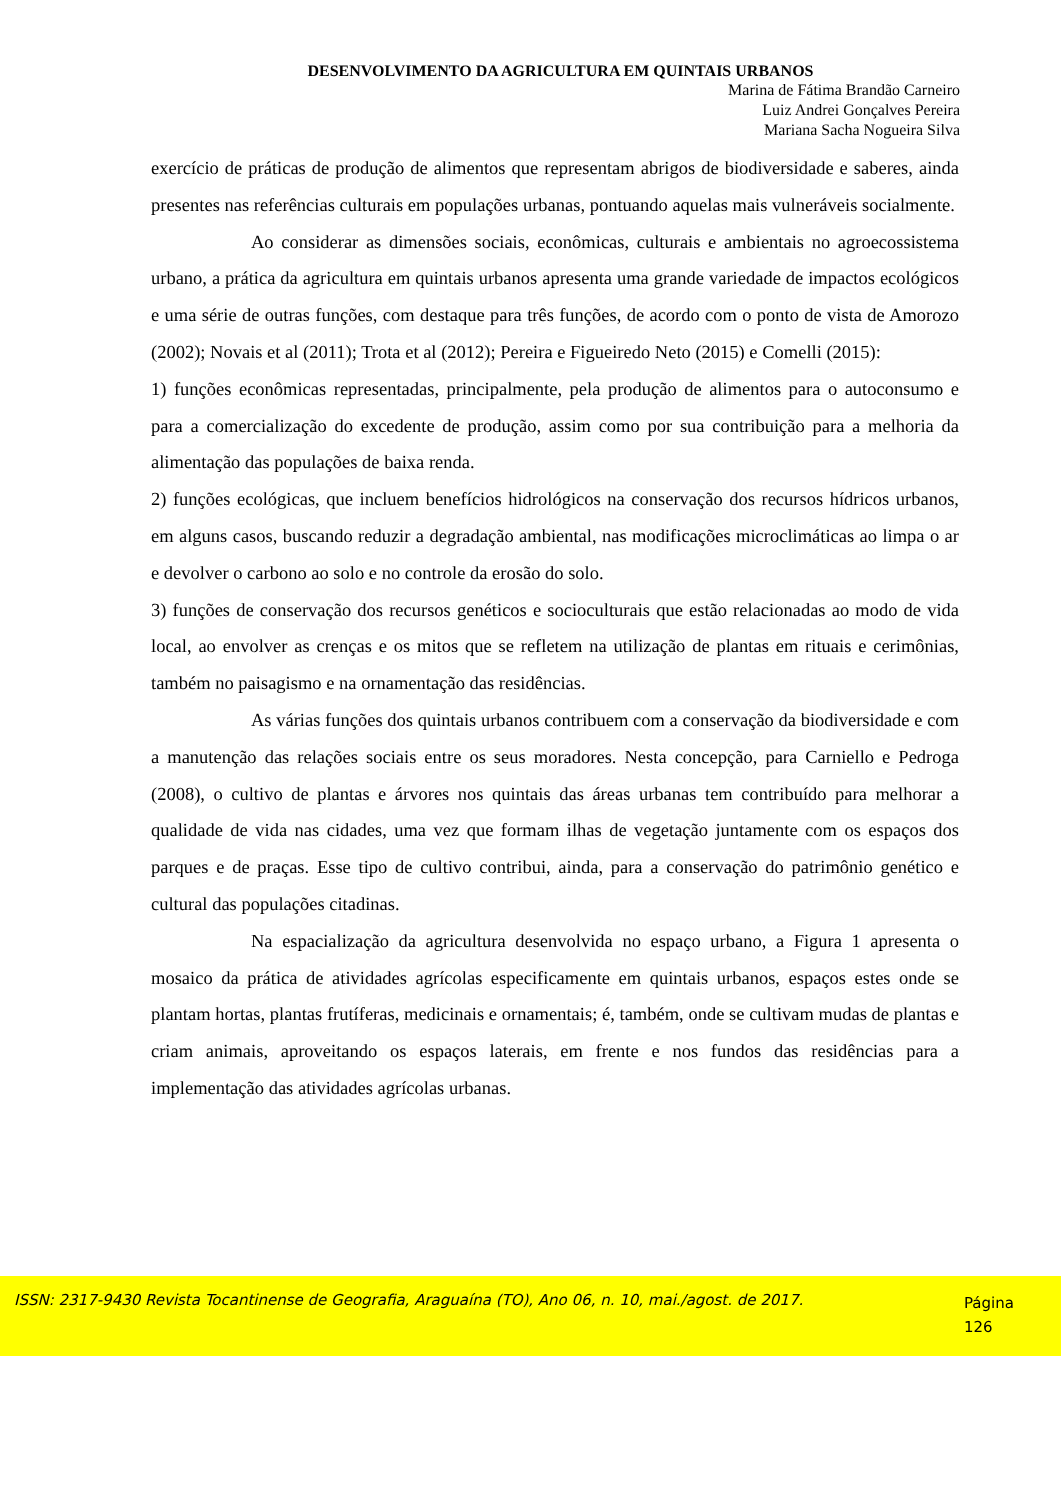DESENVOLVIMENTO DA AGRICULTURA EM QUINTAIS URBANOS
Marina de Fátima Brandão Carneiro
Luiz Andrei Gonçalves Pereira
Mariana Sacha Nogueira Silva
exercício de práticas de produção de alimentos que representam abrigos de biodiversidade e saberes, ainda presentes nas referências culturais em populações urbanas, pontuando aquelas mais vulneráveis socialmente.
Ao considerar as dimensões sociais, econômicas, culturais e ambientais no agroecossistema urbano, a prática da agricultura em quintais urbanos apresenta uma grande variedade de impactos ecológicos e uma série de outras funções, com destaque para três funções, de acordo com o ponto de vista de Amorozo (2002); Novais et al (2011); Trota et al (2012); Pereira e Figueiredo Neto (2015) e Comelli (2015):
1) funções econômicas representadas, principalmente, pela produção de alimentos para o autoconsumo e para a comercialização do excedente de produção, assim como por sua contribuição para a melhoria da alimentação das populações de baixa renda.
2) funções ecológicas, que incluem benefícios hidrológicos na conservação dos recursos hídricos urbanos, em alguns casos, buscando reduzir a degradação ambiental, nas modificações microclimáticas ao limpa o ar e devolver o carbono ao solo e no controle da erosão do solo.
3) funções de conservação dos recursos genéticos e socioculturais que estão relacionadas ao modo de vida local, ao envolver as crenças e os mitos que se refletem na utilização de plantas em rituais e cerimônias, também no paisagismo e na ornamentação das residências.
As várias funções dos quintais urbanos contribuem com a conservação da biodiversidade e com a manutenção das relações sociais entre os seus moradores. Nesta concepção, para Carniello e Pedroga (2008), o cultivo de plantas e árvores nos quintais das áreas urbanas tem contribuído para melhorar a qualidade de vida nas cidades, uma vez que formam ilhas de vegetação juntamente com os espaços dos parques e de praças. Esse tipo de cultivo contribui, ainda, para a conservação do patrimônio genético e cultural das populações citadinas.
Na espacialização da agricultura desenvolvida no espaço urbano, a Figura 1 apresenta o mosaico da prática de atividades agrícolas especificamente em quintais urbanos, espaços estes onde se plantam hortas, plantas frutíferas, medicinais e ornamentais; é, também, onde se cultivam mudas de plantas e criam animais, aproveitando os espaços laterais, em frente e nos fundos das residências para a implementação das atividades agrícolas urbanas.
ISSN: 2317-9430 Revista Tocantinense de Geografia, Araguaína (TO), Ano 06, n. 10, mai./agost. de 2017.
Página
126